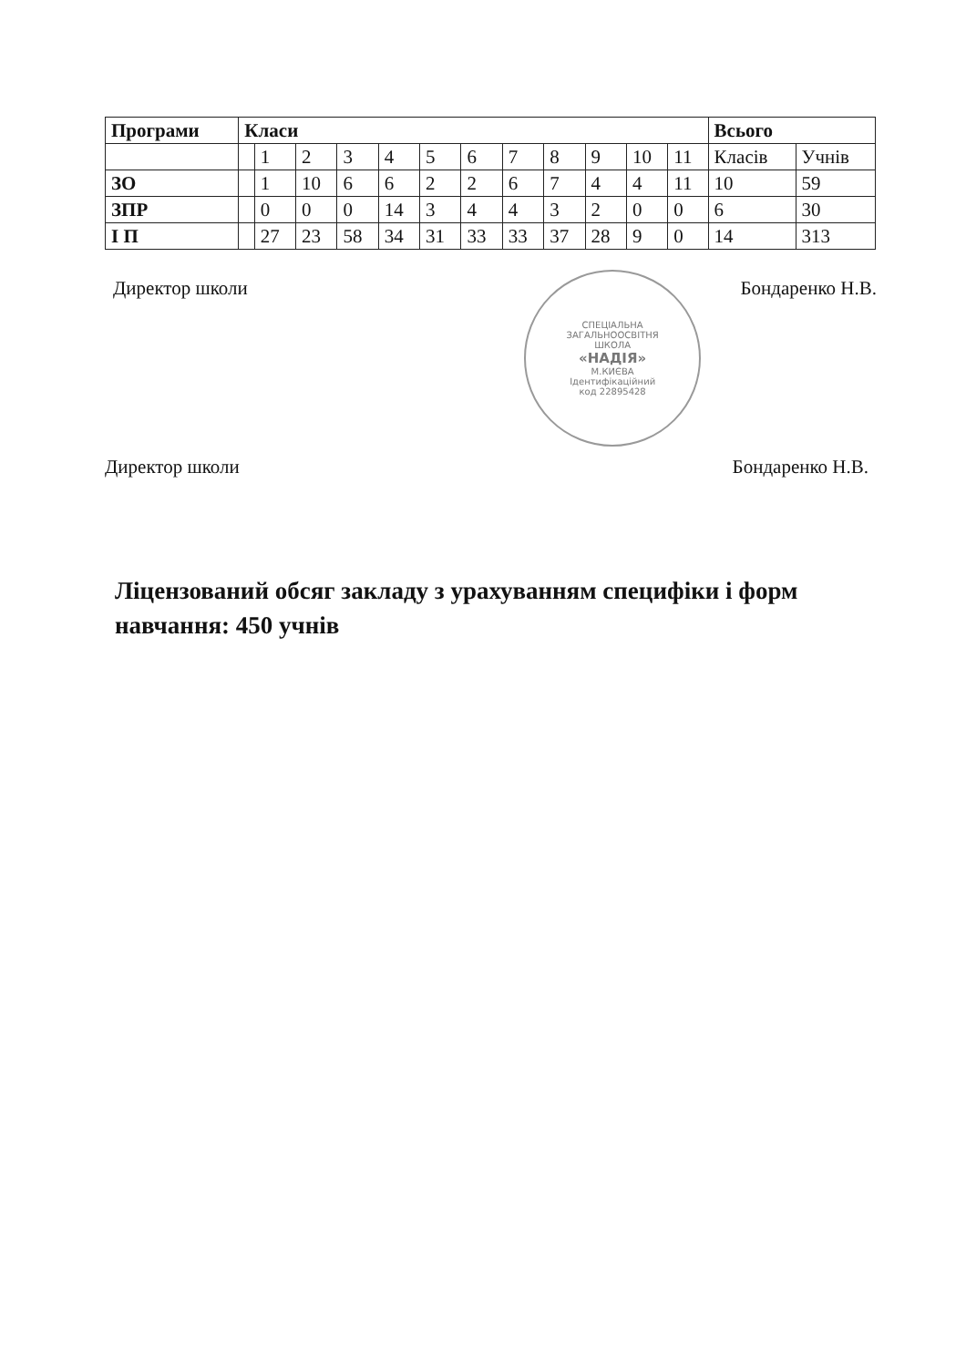| Програми | Класи | | | | | | | | | | | | Всього | |
| --- | --- | --- | --- | --- | --- | --- | --- | --- | --- | --- | --- | --- | --- | --- |
| | | 1 | 2 | 3 | 4 | 5 | 6 | 7 | 8 | 9 | 10 | 11 | Класів | Учнів |
| ЗО | | 1 | 10 | 6 | 6 | 2 | 2 | 6 | 7 | 4 | 4 | 11 | 10 | 59 |
| ЗПР | | 0 | 0 | 0 | 14 | 3 | 4 | 4 | 3 | 2 | 0 | 0 | 6 | 30 |
| І П | | 27 | 23 | 58 | 34 | 31 | 33 | 33 | 37 | 28 | 9 | 0 | 14 | 313 |
Директор школи
СПЕЦІАЛЬНА
ЗАГАЛЬНООСВІТНЯ
ШКОЛА
«НАДІЯ»
М.КИЄВА
Ідентифікаційний
код 22895428
Бондаренко Н.В.
Директор школи Бондаренко Н.В.
Ліцензований обсяг закладу з урахуванням специфіки і форм навчання: 450 учнів